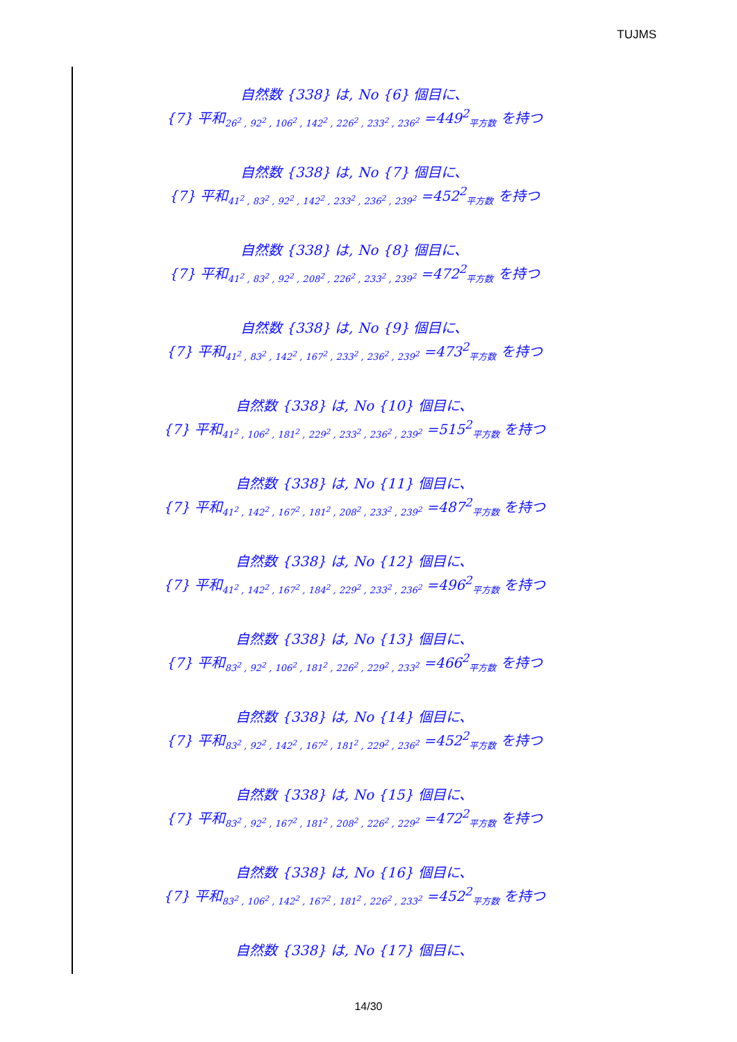TUJMS
自然数 {338} は, No {6} 個目に、
{7} 平和<sub>26<sup>2</sup> , 92<sup>2</sup> , 106<sup>2</sup> , 142<sup>2</sup> , 226<sup>2</sup> , 233<sup>2</sup> , 236<sup>2</sup></sub> =449<sup>2</sup><sub>平方数</sub> を持つ
自然数 {338} は, No {7} 個目に、
{7} 平和<sub>41<sup>2</sup> , 83<sup>2</sup> , 92<sup>2</sup> , 142<sup>2</sup> , 233<sup>2</sup> , 236<sup>2</sup> , 239<sup>2</sup></sub> =452<sup>2</sup><sub>平方数</sub> を持つ
自然数 {338} は, No {8} 個目に、
{7} 平和<sub>41<sup>2</sup> , 83<sup>2</sup> , 92<sup>2</sup> , 208<sup>2</sup> , 226<sup>2</sup> , 233<sup>2</sup> , 239<sup>2</sup></sub> =472<sup>2</sup><sub>平方数</sub> を持つ
自然数 {338} は, No {9} 個目に、
{7} 平和<sub>41<sup>2</sup> , 83<sup>2</sup> , 142<sup>2</sup> , 167<sup>2</sup> , 233<sup>2</sup> , 236<sup>2</sup> , 239<sup>2</sup></sub> =473<sup>2</sup><sub>平方数</sub> を持つ
自然数 {338} は, No {10} 個目に、
{7} 平和<sub>41<sup>2</sup> , 106<sup>2</sup> , 181<sup>2</sup> , 229<sup>2</sup> , 233<sup>2</sup> , 236<sup>2</sup> , 239<sup>2</sup></sub> =515<sup>2</sup><sub>平方数</sub> を持つ
自然数 {338} は, No {11} 個目に、
{7} 平和<sub>41<sup>2</sup> , 142<sup>2</sup> , 167<sup>2</sup> , 181<sup>2</sup> , 208<sup>2</sup> , 233<sup>2</sup> , 239<sup>2</sup></sub> =487<sup>2</sup><sub>平方数</sub> を持つ
自然数 {338} は, No {12} 個目に、
{7} 平和<sub>41<sup>2</sup> , 142<sup>2</sup> , 167<sup>2</sup> , 184<sup>2</sup> , 229<sup>2</sup> , 233<sup>2</sup> , 236<sup>2</sup></sub> =496<sup>2</sup><sub>平方数</sub> を持つ
自然数 {338} は, No {13} 個目に、
{7} 平和<sub>83<sup>2</sup> , 92<sup>2</sup> , 106<sup>2</sup> , 181<sup>2</sup> , 226<sup>2</sup> , 229<sup>2</sup> , 233<sup>2</sup></sub> =466<sup>2</sup><sub>平方数</sub> を持つ
自然数 {338} は, No {14} 個目に、
{7} 平和<sub>83<sup>2</sup> , 92<sup>2</sup> , 142<sup>2</sup> , 167<sup>2</sup> , 181<sup>2</sup> , 229<sup>2</sup> , 236<sup>2</sup></sub> =452<sup>2</sup><sub>平方数</sub> を持つ
自然数 {338} は, No {15} 個目に、
{7} 平和<sub>83<sup>2</sup> , 92<sup>2</sup> , 167<sup>2</sup> , 181<sup>2</sup> , 208<sup>2</sup> , 226<sup>2</sup> , 229<sup>2</sup></sub> =472<sup>2</sup><sub>平方数</sub> を持つ
自然数 {338} は, No {16} 個目に、
{7} 平和<sub>83<sup>2</sup> , 106<sup>2</sup> , 142<sup>2</sup> , 167<sup>2</sup> , 181<sup>2</sup> , 226<sup>2</sup> , 233<sup>2</sup></sub> =452<sup>2</sup><sub>平方数</sub> を持つ
自然数 {338} は, No {17} 個目に、
14/30